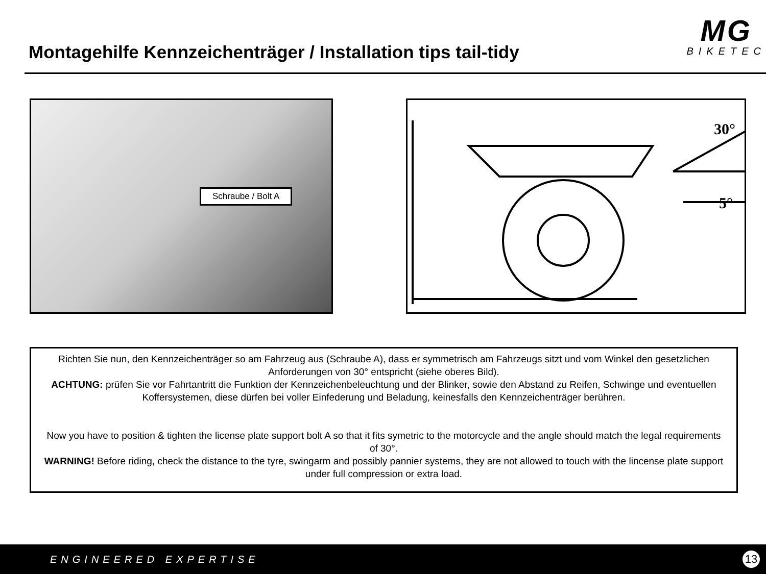Montagehilfe Kennzeichenträger / Installation tips tail-tidy
MG
BIKETEC
Schraube / Bolt A
30°
5°
Richten Sie nun, den Kennzeichenträger so am Fahrzeug aus (Schraube A), dass er symmetrisch am Fahrzeugs sitzt und vom Winkel den gesetzlichen Anforderungen von 30° entspricht (siehe oberes Bild).
ACHTUNG: prüfen Sie vor Fahrtantritt die Funktion der Kennzeichenbeleuchtung und der Blinker, sowie den Abstand zu Reifen, Schwinge und eventuellen Koffersystemen, diese dürfen bei voller Einfederung und Beladung, keinesfalls den Kennzeichenträger berühren.
Now you have to position & tighten the license plate support bolt A so that it fits symetric to the motorcycle and the angle should match the legal requirements of 30°.
WARNING! Before riding, check the distance to the tyre, swingarm and possibly pannier systems, they are not allowed to touch with the lincense plate support under full compression or extra load.
ENGINEERED EXPERTISE 13